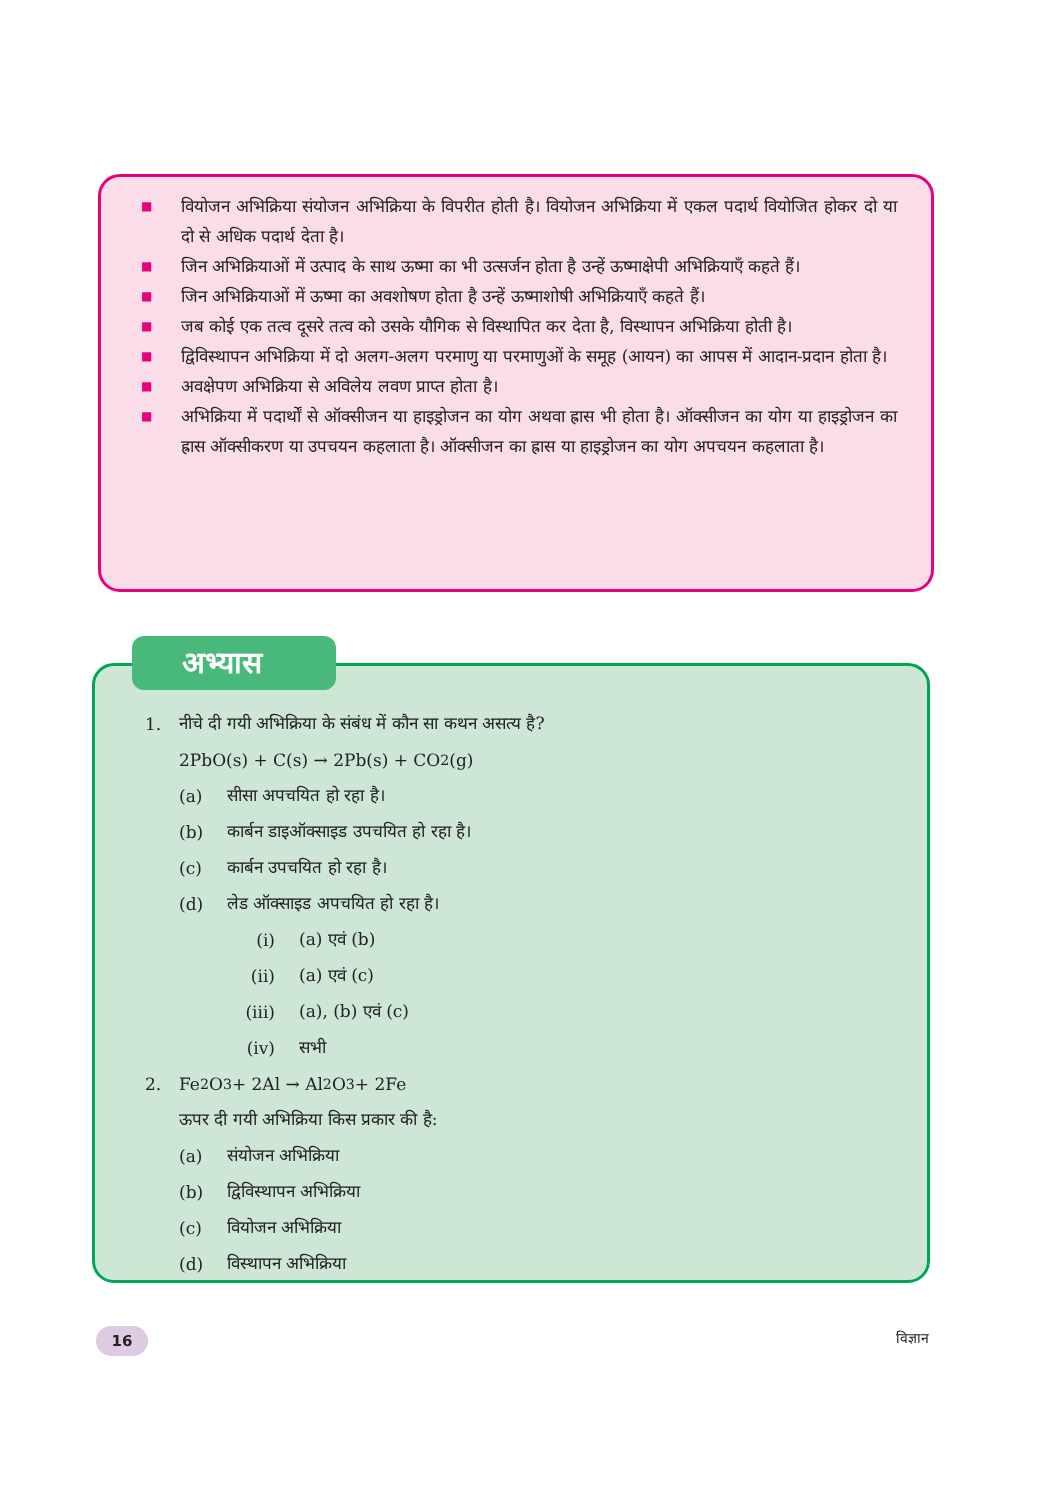■ वियोजन अभिक्रिया संयोजन अभिक्रिया के विपरीत होती है। वियोजन अभिक्रिया में एकल पदार्थ वियोजित होकर दो या दो से अधिक पदार्थ देता है।
■ जिन अभिक्रियाओं में उत्पाद के साथ ऊष्मा का भी उत्सर्जन होता है उन्हें ऊष्माक्षेपी अभिक्रियाएँ कहते हैं।
■ जिन अभिक्रियाओं में ऊष्मा का अवशोषण होता है उन्हें ऊष्माशोषी अभिक्रियाएँ कहते हैं।
■ जब कोई एक तत्व दूसरे तत्व को उसके यौगिक से विस्थापित कर देता है, विस्थापन अभिक्रिया होती है।
■ द्विविस्थापन अभिक्रिया में दो अलग-अलग परमाणु या परमाणुओं के समूह (आयन) का आपस में आदान-प्रदान होता है।
■ अवक्षेपण अभिक्रिया से अविलेय लवण प्राप्त होता है।
■ अभिक्रिया में पदार्थों से ऑक्सीजन या हाइड्रोजन का योग अथवा ह्रास भी होता है। ऑक्सीजन का योग या हाइड्रोजन का ह्रास ऑक्सीकरण या उपचयन कहलाता है। ऑक्सीजन का ह्रास या हाइड्रोजन का योग अपचयन कहलाता है।
1. नीचे दी गयी अभिक्रिया के संबंध में कौन सा कथन असत्य है?
2PbO(s) + C(s) → 2Pb(s) + CO<sub>2</sub>(g)
(a) सीसा अपचयित हो रहा है।
(b) कार्बन डाइऑक्साइड उपचयित हो रहा है।
(c) कार्बन उपचयित हो रहा है।
(d) लेड ऑक्साइड अपचयित हो रहा है।
(i) (a) एवं (b)
(ii) (a) एवं (c)
(iii) (a), (b) एवं (c)
(iv) सभी
2. Fe<sub>2</sub>O<sub>3</sub> + 2Al → Al<sub>2</sub>O<sub>3</sub> + 2Fe
ऊपर दी गयी अभिक्रिया किस प्रकार की है:
(a) संयोजन अभिक्रिया
(b) द्विविस्थापन अभिक्रिया
(c) वियोजन अभिक्रिया
(d) विस्थापन अभिक्रिया
अभ्यास
16 विज्ञान